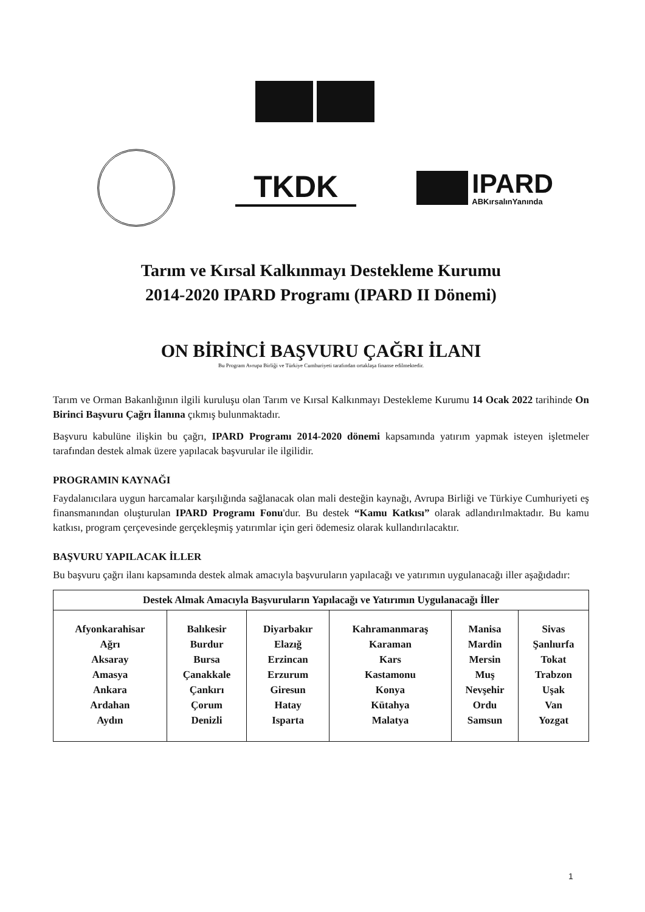TKDK
IPARD
ABKırsalınYanında
Tarım ve Kırsal Kalkınmayı Destekleme Kurumu
2014-2020 IPARD Programı (IPARD II Dönemi)
ON BİRİNCİ BAŞVURU ÇAĞRI İLANI
Bu Program Avrupa Birliği ve Türkiye Cumhuriyeti tarafından ortaklaşa finanse edilmektedir.
Tarım ve Orman Bakanlığının ilgili kuruluşu olan Tarım ve Kırsal Kalkınmayı Destekleme Kurumu 14 Ocak 2022 tarihinde On Birinci Başvuru Çağrı İlanına çıkmış bulunmaktadır.
Başvuru kabulüne ilişkin bu çağrı, IPARD Programı 2014-2020 dönemi kapsamında yatırım yapmak isteyen işletmeler tarafından destek almak üzere yapılacak başvurular ile ilgilidir.
PROGRAMIN KAYNAĞI
Faydalanıcılara uygun harcamalar karşılığında sağlanacak olan mali desteğin kaynağı, Avrupa Birliği ve Türkiye Cumhuriyeti eş finansmanından oluşturulan IPARD Programı Fonu'dur. Bu destek “Kamu Katkısı” olarak adlandırılmaktadır. Bu kamu katkısı, program çerçevesinde gerçekleşmiş yatırımlar için geri ödemesiz olarak kullandırılacaktır.
BAŞVURU YAPILACAK İLLER
Bu başvuru çağrı ilanı kapsamında destek almak amacıyla başvuruların yapılacağı ve yatırımın uygulanacağı iller aşağıdadır:
| Destek Almak Amacıyla Başvuruların Yapılacağı ve Yatırımın Uygulanacağı İller | | | | | |
| --- | --- | --- | --- | --- | --- |
| Afyonkarahisar Ağrı Aksaray Amasya Ankara Ardahan Aydın | Balıkesir Burdur Bursa Çanakkale Çankırı Çorum Denizli | Diyarbakır Elazığ Erzincan Erzurum Giresun Hatay Isparta | Kahramanmaraş Karaman Kars Kastamonu Konya Kütahya Malatya | Manisa Mardin Mersin Muş Nevşehir Ordu Samsun | Sivas Şanlıurfa Tokat Trabzon Uşak Van Yozgat |
1